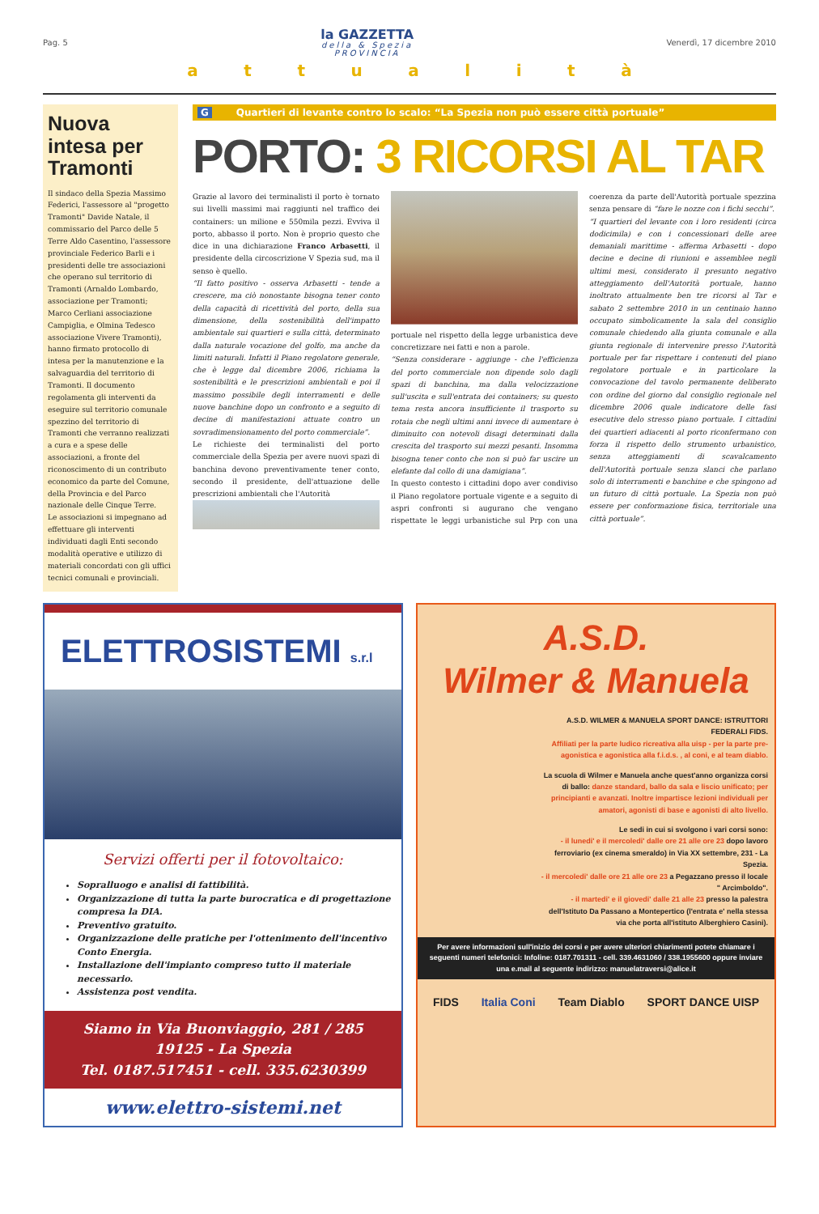Pag. 5
la GAZZETTA
della & Spezia
PROVINCIA
Venerdì, 17 dicembre 2010
attualità
Nuova intesa per Tramonti
Il sindaco della Spezia Massimo Federici, l'assessore al "progetto Tramonti" Davide Natale, il commissario del Parco delle 5 Terre Aldo Casentino, l'assessore provinciale Federico Barli e i presidenti delle tre associazioni che operano sul territorio di Tramonti (Arnaldo Lombardo, associazione per Tramonti; Marco Cerliani associazione Campiglia, e Olmina Tedesco associazione Vivere Tramonti), hanno firmato protocollo di intesa per la manutenzione e la salvaguardia del territorio di Tramonti. Il documento regolamenta gli interventi da eseguire sul territorio comunale spezzino del territorio di Tramonti che verranno realizzati a cura e a spese delle associazioni, a fronte del riconoscimento di un contributo economico da parte del Comune, della Provincia e del Parco nazionale delle Cinque Terre.
Le associazioni si impegnano ad effettuare gli interventi individuati dagli Enti secondo modalità operative e utilizzo di materiali concordati con gli uffici tecnici comunali e provinciali.
G Quartieri di levante contro lo scalo: “La Spezia non può essere città portuale”
PORTO: 3 RICORSI AL TAR
Grazie al lavoro dei terminalisti il porto è tornato sui livelli massimi mai raggiunti nel traffico dei containers: un milione e 550mila pezzi. Evviva il porto, abbasso il porto. Non è proprio questo che dice in una dichiarazione Franco Arbasetti, il presidente della circoscrizione V Spezia sud, ma il senso è quello.
“Il fatto positivo - osserva Arbasetti - tende a crescere, ma ciò nonostante bisogna tener conto della capacità di ricettività del porto, della sua dimensione, della sostenibilità dell'impatto ambientale sui quartieri e sulla città, determinato dalla naturale vocazione del golfo, ma anche da limiti naturali. Infatti il Piano regolatore generale, che è legge dal dicembre 2006, richiama la sostenibilità e le prescrizioni ambientali e poi il massimo possibile degli interramenti e delle nuove banchine dopo un confronto e a seguito di decine di manifestazioni attuate contro un sovradimensionamento del porto commerciale”.
Le richieste dei terminalisti del porto commerciale della Spezia per avere nuovi spazi di banchina devono preventivamente tener conto, secondo il presidente, dell'attuazione delle prescrizioni ambientali che l'Autorità
portuale nel rispetto della legge urbanistica deve concretizzare nei fatti e non a parole.
“Senza considerare - aggiunge - che l'efficienza del porto commerciale non dipende solo dagli spazi di banchina, ma dalla velocizzazione sull'uscita e sull'entrata dei containers; su questo tema resta ancora insufficiente il trasporto su rotaia che negli ultimi anni invece di aumentare è diminuito con notevoli disagi determinati dalla crescita del trasporto sui mezzi pesanti. Insomma bisogna tener conto che non si può far uscire un elefante dal collo di una damigiana”.
In questo contesto i cittadini dopo aver condiviso il Piano regolatore portuale vigente e a seguito di aspri confronti si augurano che vengano rispettate le leggi urbanistiche sul Prp con una coerenza da parte dell'Autorità portuale spezzina senza pensare di “fare le nozze con i fichi secchi”.
“I quartieri del levante con i loro residenti (circa dodicimila) e con i concessionari delle aree demaniali marittime - afferma Arbasetti - dopo decine e decine di riunioni e assemblee negli ultimi mesi, considerato il presunto negativo atteggiamento dell'Autorità portuale, hanno inoltrato attualmente ben tre ricorsi al Tar e sabato 2 settembre 2010 in un centinaio hanno occupato simbolicamente la sala del consiglio comunale chiedendo alla giunta comunale e alla giunta regionale di intervenire presso l'Autorità portuale per far rispettare i contenuti del piano regolatore portuale e in particolare la convocazione del tavolo permanente deliberato con ordine del giorno dal consiglio regionale nel dicembre 2006 quale indicatore delle fasi esecutive delo stresso piano portuale. I cittadini dei quartieri adiacenti al porto riconfermano con forza il rispetto dello strumento urbanistico, senza atteggiamenti di scavalcamento dell'Autorità portuale senza slanci che parlano solo di interramenti e banchine e che spingono ad un futuro di città portuale. La Spezia non può essere per conformazione fisica, territoriale una città portuale”.
ELETTROSISTEMI s.r.l
Servizi offerti per il fotovoltaico:
Sopralluogo e analisi di fattibilità.
Organizzazione di tutta la parte burocratica e di progettazione compresa la DIA.
Preventivo gratuito.
Organizzazione delle pratiche per l'ottenimento dell'incentivo Conto Energia.
Installazione dell'impianto compreso tutto il materiale necessario.
Assistenza post vendita.
Siamo in Via Buonviaggio, 281 / 285
19125 - La Spezia
Tel. 0187.517451 - cell. 335.6230399
www.elettro-sistemi.net
A.S.D.
Wilmer & Manuela
A.S.D. WILMER & MANUELA SPORT DANCE: ISTRUTTORI FEDERALI FIDS.
Affiliati per la parte ludico ricreativa alla uisp - per la parte pre-agonistica e agonistica alla f.i.d.s. , al coni, e al team diablo.
La scuola di Wilmer e Manuela anche quest'anno organizza corsi di ballo: danze standard, ballo da sala e liscio unificato; per principianti e avanzati. Inoltre impartisce lezioni individuali per amatori, agonisti di base e agonisti di alto livello.
Le sedi in cui si svolgono i vari corsi sono:
- il lunedi' e il mercoledi' dalle ore 21 alle ore 23 dopo lavoro ferroviario (ex cinema smeraldo) in Via XX settembre, 231 - La Spezia.
- il mercoledi' dalle ore 21 alle ore 23 a Pegazzano presso il locale " Arcimboldo".
- il martedi' e il giovedi' dalle 21 alle 23 presso la palestra dell'Istituto Da Passano a Montepertico (l'entrata e' nella stessa via che porta all'istituto Alberghiero Casini).
Per avere informazioni sull'inizio dei corsi e per avere ulteriori chiarimenti potete chiamare i seguenti numeri telefonici: Infoline: 0187.701311 - cell. 339.4631060 / 338.1955600 oppure inviare una e.mail al seguente indirizzo: manuelatraversi@alice.it
FIDS Italia Coni Team Diablo SPORT DANCE UISP